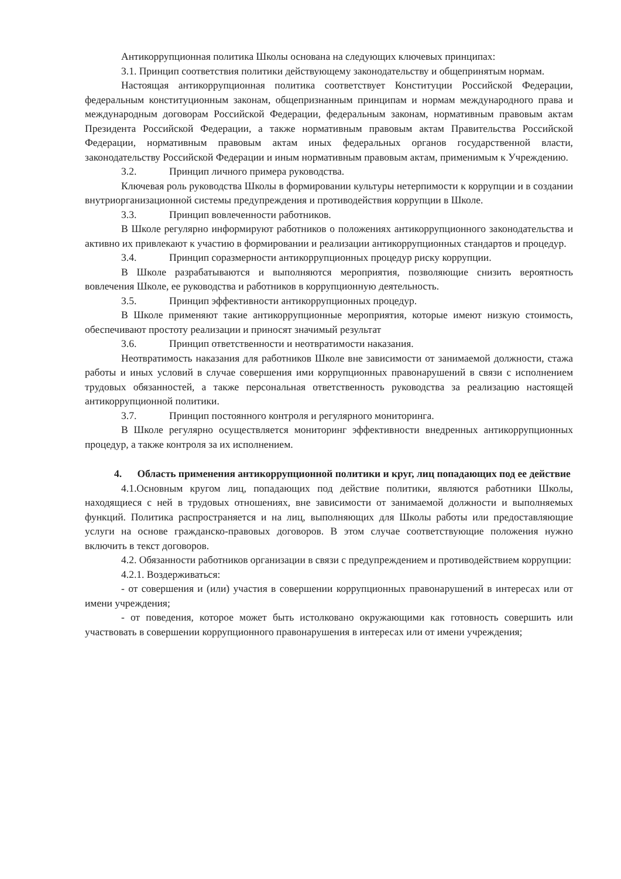Антикоррупционная политика Школы основана на следующих ключевых принципах:
3.1. Принцип соответствия политики действующему законодательству и общепринятым нормам.
Настоящая антикоррупционная политика соответствует Конституции Российской Федерации, федеральным конституционным законам, общепризнанным принципам и нормам международного права и международным договорам Российской Федерации, федеральным законам, нормативным правовым актам Президента Российской Федерации, а также нормативным правовым актам Правительства Российской Федерации, нормативным правовым актам иных федеральных органов государственной власти, законодательству Российской Федерации и иным нормативным правовым актам, применимым к Учреждению.
3.2. Принцип личного примера руководства.
Ключевая роль руководства Школы в формировании культуры нетерпимости к коррупции и в создании внутриорганизационной системы предупреждения и противодействия коррупции в Школе.
3.3. Принцип вовлеченности работников.
В Школе регулярно информируют работников о положениях антикоррупционного законодательства и активно их привлекают к участию в формировании и реализации антикоррупционных стандартов и процедур.
3.4. Принцип соразмерности антикоррупционных процедур риску коррупции.
В Школе разрабатываются и выполняются мероприятия, позволяющие снизить вероятность вовлечения Школе, ее руководства и работников в коррупционную деятельность.
3.5. Принцип эффективности антикоррупционных процедур.
В Школе применяют такие антикоррупционные мероприятия, которые имеют низкую стоимость, обеспечивают простоту реализации и приносят значимый результат
3.6. Принцип ответственности и неотвратимости наказания.
Неотвратимость наказания для работников Школе вне зависимости от занимаемой должности, стажа работы и иных условий в случае совершения ими коррупционных правонарушений в связи с исполнением трудовых обязанностей, а также персональная ответственность руководства за реализацию настоящей антикоррупционной политики.
3.7. Принцип постоянного контроля и регулярного мониторинга.
В Школе регулярно осуществляется мониторинг эффективности внедренных антикоррупционных процедур, а также контроля за их исполнением.
4. Область применения антикоррупционной политики и круг, лиц попадающих под ее действие
4.1.Основным кругом лиц, попадающих под действие политики, являются работники Школы, находящиеся с ней в трудовых отношениях, вне зависимости от занимаемой должности и выполняемых функций. Политика распространяется и на лиц, выполняющих для Школы работы или предоставляющие услуги на основе гражданско-правовых договоров. В этом случае соответствующие положения нужно включить в текст договоров.
4.2. Обязанности работников организации в связи с предупреждением и противодействием коррупции:
4.2.1. Воздерживаться:
- от совершения и (или) участия в совершении коррупционных правонарушений в интересах или от имени учреждения;
- от поведения, которое может быть истолковано окружающими как готовность совершить или участвовать в совершении коррупционного правонарушения в интересах или от имени учреждения;